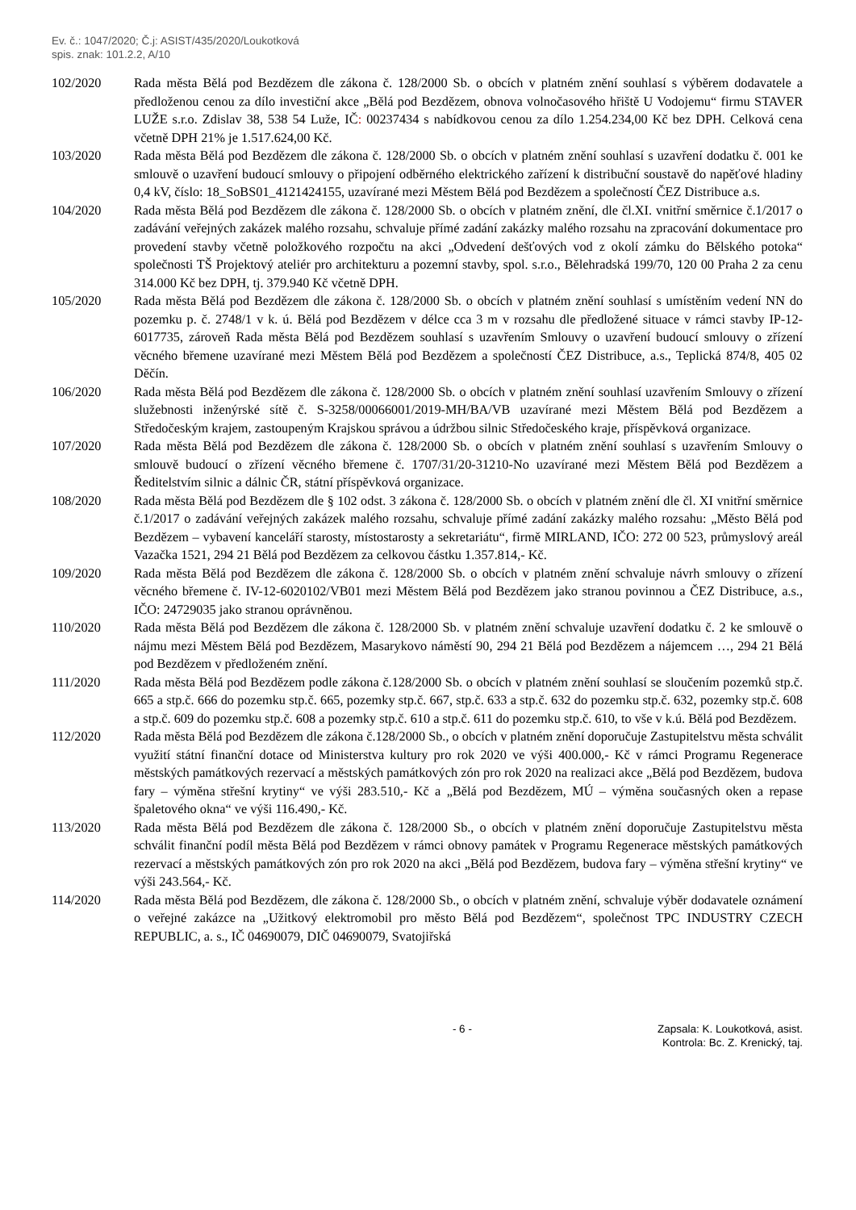Ev. č.: 1047/2020; Č.j: ASIST/435/2020/Loukotková
spis. znak: 101.2.2, A/10
102/2020 Rada města Bělá pod Bezdězem dle zákona č. 128/2000 Sb. o obcích v platném znění souhlasí s výběrem dodavatele a předloženou cenou za dílo investiční akce „Bělá pod Bezdězem, obnova volnočasového hřiště U Vodojemu“ firmu STAVER LUŽE s.r.o. Zdislav 38, 538 54 Luže, IČ: 00237434 s nabídkovou cenou za dílo 1.254.234,00 Kč bez DPH. Celková cena včetně DPH 21% je 1.517.624,00 Kč.
103/2020 Rada města Bělá pod Bezdězem dle zákona č. 128/2000 Sb. o obcích v platném znění souhlasí s uzavření dodatku č. 001 ke smlouvě o uzavření budoucí smlouvy o připojení odběrného elektrického zařízení k distribuční soustavě do napěťové hladiny 0,4 kV, číslo: 18_SoBS01_4121424155, uzavírané mezi Městem Bělá pod Bezdězem a společností ČEZ Distribuce a.s.
104/2020 Rada města Bělá pod Bezdězem dle zákona č. 128/2000 Sb. o obcích v platném znění, dle čl.XI. vnitřní směrnice č.1/2017 o zadávání veřejných zakázek malého rozsahu, schvaluje přímé zadání zakázky malého rozsahu na zpracování dokumentace pro provedení stavby včetně položkového rozpočtu na akci „Odvedení dešťových vod z okolí zámku do Bělského potoka“ společnosti TŠ Projektový ateliér pro architekturu a pozemní stavby, spol. s.r.o., Bělehradská 199/70, 120 00 Praha 2 za cenu 314.000 Kč bez DPH, tj. 379.940 Kč včetně DPH.
105/2020 Rada města Bělá pod Bezdězem dle zákona č. 128/2000 Sb. o obcích v platném znění souhlasí s umístěním vedení NN do pozemku p. č. 2748/1 v k. ú. Bělá pod Bezdězem v délce cca 3 m v rozsahu dle předložené situace v rámci stavby IP-12-6017735, zároveň Rada města Bělá pod Bezdězem souhlasí s uzavřením Smlouvy o uzavření budoucí smlouvy o zřízení věcného břemene uzavírané mezi Městem Bělá pod Bezdězem a společností ČEZ Distribuce, a.s., Teplická 874/8, 405 02 Děčín.
106/2020 Rada města Bělá pod Bezdězem dle zákona č. 128/2000 Sb. o obcích v platném znění souhlasí uzavřením Smlouvy o zřízení služebnosti inženýrské sítě č. S-3258/00066001/2019-MH/BA/VB uzavírané mezi Městem Bělá pod Bezdězem a Středočeským krajem, zastoupeným Krajskou správou a údržbou silnic Středočeského kraje, příspěvková organizace.
107/2020 Rada města Bělá pod Bezdězem dle zákona č. 128/2000 Sb. o obcích v platném znění souhlasí s uzavřením Smlouvy o smlouvě budoucí o zřízení věcného břemene č. 1707/31/20-31210-No uzavírané mezi Městem Bělá pod Bezdězem a Ředitelstvím silnic a dálnic ČR, státní příspěvková organizace.
108/2020 Rada města Bělá pod Bezdězem dle § 102 odst. 3 zákona č. 128/2000 Sb. o obcích v platném znění dle čl. XI vnitřní směrnice č.1/2017 o zadávání veřejných zakázek malého rozsahu, schvaluje přímé zadání zakázky malého rozsahu: „Město Bělá pod Bezdězem – vybavení kanceláří starosty, místostarosty a sekretariátu“, firmě MIRLAND, IČO: 272 00 523, průmyslový areál Vazačka 1521, 294 21 Bělá pod Bezdězem za celkovou částku 1.357.814,- Kč.
109/2020 Rada města Bělá pod Bezdězem dle zákona č. 128/2000 Sb. o obcích v platném znění schvaluje návrh smlouvy o zřízení věcného břemene č. IV-12-6020102/VB01 mezi Městem Bělá pod Bezdězem jako stranou povinnou a ČEZ Distribuce, a.s., IČO: 24729035 jako stranou oprávněnou.
110/2020 Rada města Bělá pod Bezdězem dle zákona č. 128/2000 Sb. v platném znění schvaluje uzavření dodatku č. 2 ke smlouvě o nájmu mezi Městem Bělá pod Bezdězem, Masarykovo náměstí 90, 294 21 Bělá pod Bezdězem a nájemcem …, 294 21 Bělá pod Bezdězem v předloženém znění.
111/2020 Rada města Bělá pod Bezdězem podle zákona č.128/2000 Sb. o obcích v platném znění souhlasí se sloučením pozemků stp.č. 665 a stp.č. 666 do pozemku stp.č. 665, pozemky stp.č. 667, stp.č. 633 a stp.č. 632 do pozemku stp.č. 632, pozemky stp.č. 608 a stp.č. 609 do pozemku stp.č. 608 a pozemky stp.č. 610 a stp.č. 611 do pozemku stp.č. 610, to vše v k.ú. Bělá pod Bezdězem.
112/2020 Rada města Bělá pod Bezdězem dle zákona č.128/2000 Sb., o obcích v platném znění doporučuje Zastupitelstvu města schválit využití státní finanční dotace od Ministerstva kultury pro rok 2020 ve výši 400.000,- Kč v rámci Programu Regenerace městských památkových rezervací a městských památkových zón pro rok 2020 na realizaci akce „Bělá pod Bezdězem, budova fary – výměna střešní krytiny“ ve výši 283.510,- Kč a „Bělá pod Bezdězem, MÚ – výměna současných oken a repase špaletového okna“ ve výši 116.490,- Kč.
113/2020 Rada města Bělá pod Bezdězem dle zákona č. 128/2000 Sb., o obcích v platném znění doporučuje Zastupitelstvu města schválit finanční podíl města Bělá pod Bezdězem v rámci obnovy památek v Programu Regenerace městských památkových rezervací a městských památkových zón pro rok 2020 na akci „Bělá pod Bezdězem, budova fary – výměna střešní krytiny“ ve výši 243.564,- Kč.
114/2020 Rada města Bělá pod Bezdězem, dle zákona č. 128/2000 Sb., o obcích v platném znění, schvaluje výběr dodavatele oznámení o veřejné zakázce na „Užitkový elektromobil pro město Bělá pod Bezdězem“, společnost TPC INDUSTRY CZECH REPUBLIC, a. s., IČ 04690079, DIČ 04690079, Svatojiřská
- 6 - Zapsala: K. Loukotková, asist.
Kontrola: Bc. Z. Krenický, taj.